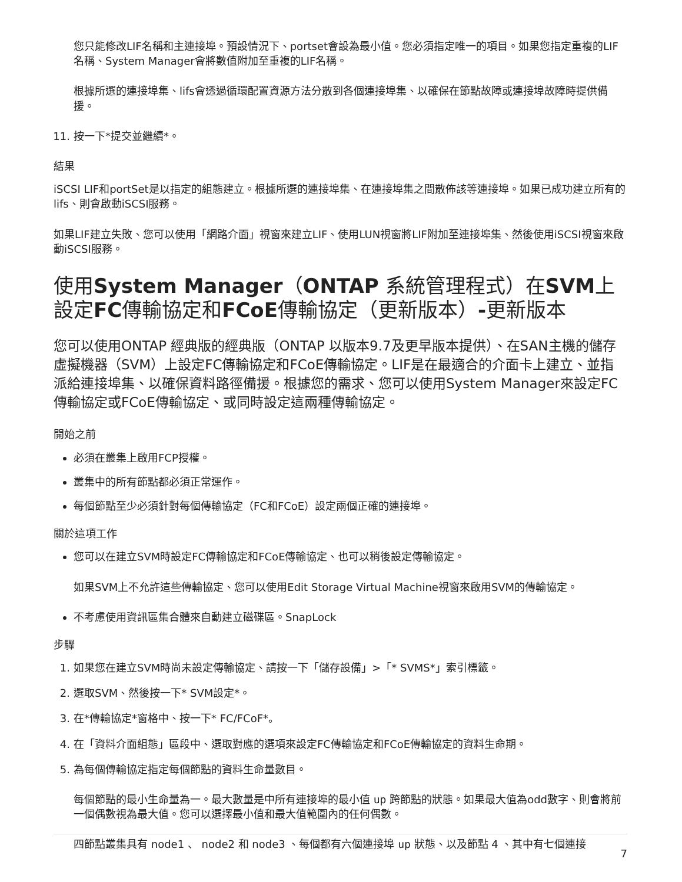您只能修改LIF名稱和主連接埠。預設情況下、portset會設為最小值。您必須指定唯一的項目。如果您指定重複的LIF名稱、System Manager會將數值附加至重複的LIF名稱。
根據所選的連接埠集、lifs會透過循環配置資源方法分散到各個連接埠集、以確保在節點故障或連接埠故障時提供備援。
11. 按一下*提交並繼續*。
結果
iSCSI LIF和portSet是以指定的組態建立。根據所選的連接埠集、在連接埠集之間散佈該等連接埠。如果已成功建立所有的lifs、則會啟動iSCSI服務。
如果LIF建立失敗、您可以使用「網路介面」視窗來建立LIF、使用LUN視窗將LIF附加至連接埠集、然後使用iSCSI視窗來啟動iSCSI服務。
使用System Manager（ONTAP 系統管理程式）在SVM上設定FC傳輸協定和FCoE傳輸協定（更新版本）-更新版本
您可以使用ONTAP 經典版的經典版（ONTAP 以版本9.7及更早版本提供）、在SAN主機的儲存虛擬機器（SVM）上設定FC傳輸協定和FCoE傳輸協定。LIF是在最適合的介面卡上建立、並指派給連接埠集、以確保資料路徑備援。根據您的需求、您可以使用System Manager來設定FC傳輸協定或FCoE傳輸協定、或同時設定這兩種傳輸協定。
開始之前
必須在叢集上啟用FCP授權。
叢集中的所有節點都必須正常運作。
每個節點至少必須針對每個傳輸協定（FC和FCoE）設定兩個正確的連接埠。
關於這項工作
您可以在建立SVM時設定FC傳輸協定和FCoE傳輸協定、也可以稍後設定傳輸協定。
如果SVM上不允許這些傳輸協定、您可以使用Edit Storage Virtual Machine視窗來啟用SVM的傳輸協定。
不考慮使用資訊區集合體來自動建立磁碟區。SnapLock
步驟
1. 如果您在建立SVM時尚未設定傳輸協定、請按一下「儲存設備」>「* SVMS*」索引標籤。
2. 選取SVM、然後按一下* SVM設定*。
3. 在*傳輸協定*窗格中、按一下* FC/FCoF*。
4. 在「資料介面組態」區段中、選取對應的選項來設定FC傳輸協定和FCoE傳輸協定的資料生命期。
5. 為每個傳輸協定指定每個節點的資料生命量數目。
每個節點的最小生命量為一。最大數量是中所有連接埠的最小值 up 跨節點的狀態。如果最大值為odd數字、則會將前一個偶數視為最大值。您可以選擇最小值和最大值範圍內的任何偶數。
四節點叢集具有 node1 、 node2 和 node3 、每個都有六個連接埠 up 狀態、以及節點 4 、其中有七個連接
7